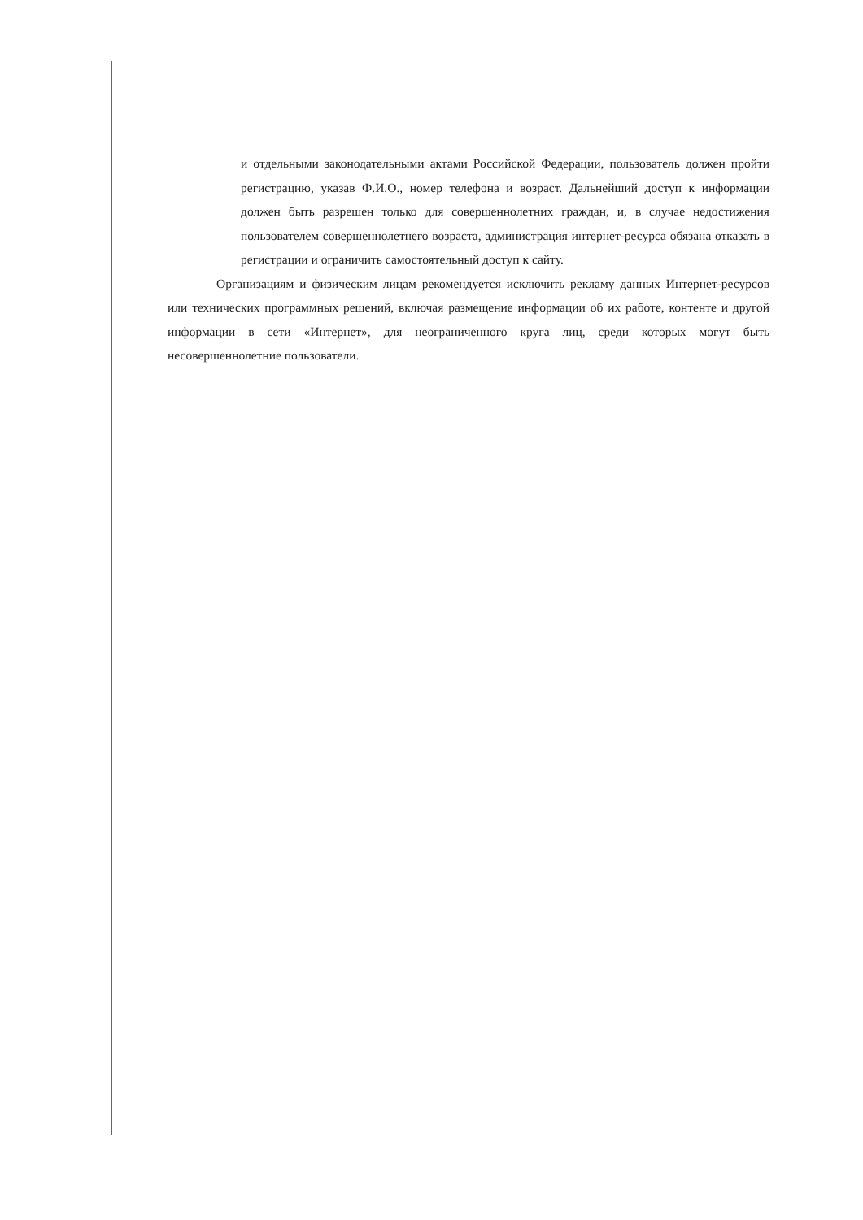и отдельными законодательными актами Российской Федерации, пользователь должен пройти регистрацию, указав Ф.И.О., номер телефона и возраст. Дальнейший доступ к информации должен быть разрешен только для совершеннолетних граждан, и, в случае недостижения пользователем совершеннолетнего возраста, администрация интернет-ресурса обязана отказать в регистрации и ограничить самостоятельный доступ к сайту.
Организациям и физическим лицам рекомендуется исключить рекламу данных Интернет-ресурсов или технических программных решений, включая размещение информации об их работе, контенте и другой информации в сети «Интернет», для неограниченного круга лиц, среди которых могут быть несовершеннолетние пользователи.